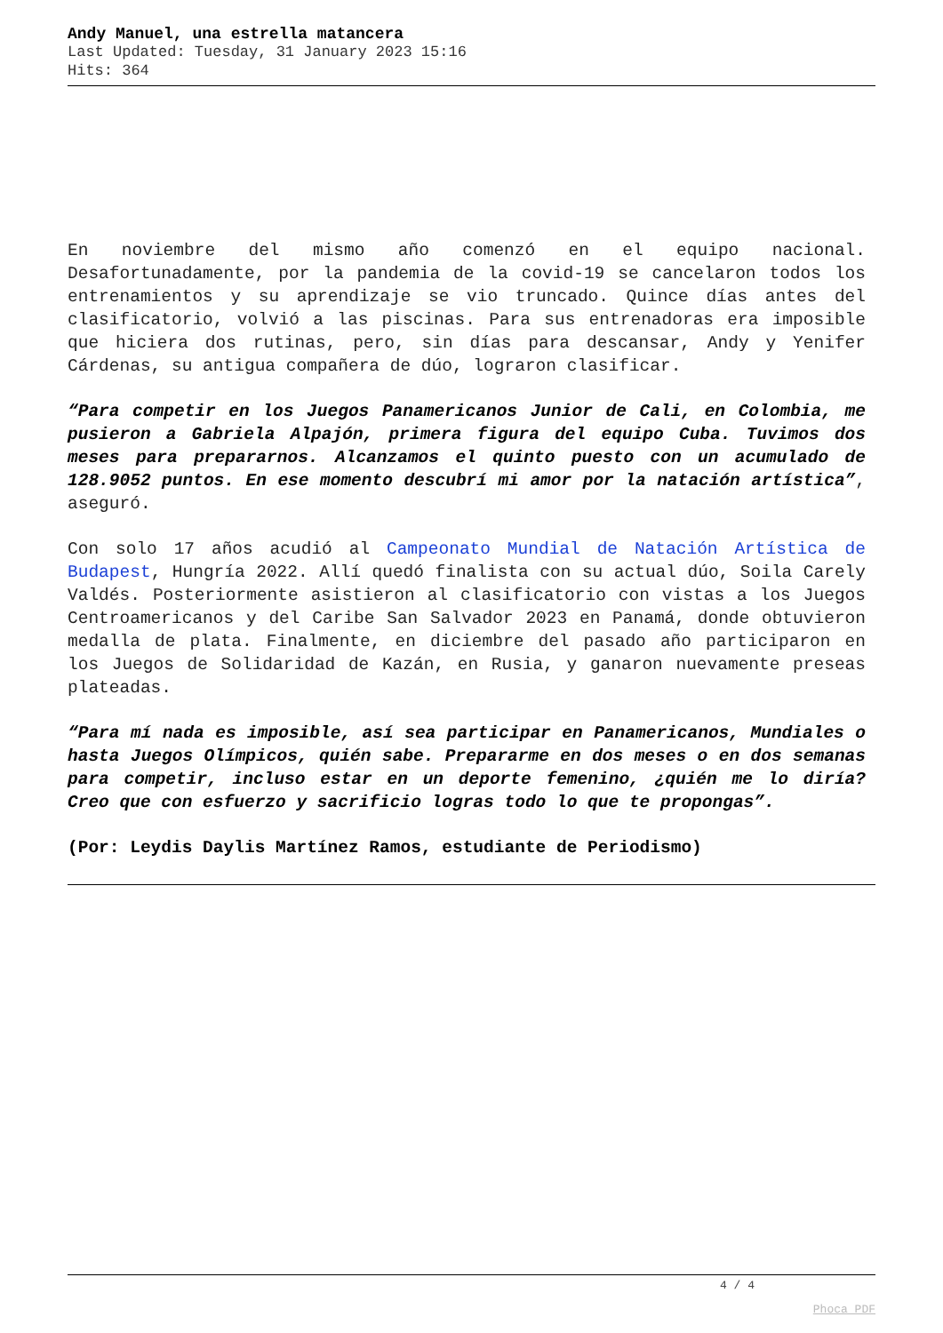Andy Manuel, una estrella matancera
Last Updated: Tuesday, 31 January 2023 15:16
Hits: 364
En noviembre del mismo año comenzó en el equipo nacional. Desafortunadamente, por la pandemia de la covid-19 se cancelaron todos los entrenamientos y su aprendizaje se vio truncado. Quince días antes del clasificatorio, volvió a las piscinas. Para sus entrenadoras era imposible que hiciera dos rutinas, pero, sin días para descansar, Andy y Yenifer Cárdenas, su antigua compañera de dúo, lograron clasificar.
“Para competir en los Juegos Panamericanos Junior de Cali, en Colombia, me pusieron a Gabriela Alpajón, primera figura del equipo Cuba. Tuvimos dos meses para prepararnos. Alcanzamos el quinto puesto con un acumulado de 128.9052 puntos. En ese momento descubrí mi amor por la natación artística”, aseguró.
Con solo 17 años acudió al Campeonato Mundial de Natación Artística de Budapest, Hungría 2022. Allí quedó finalista con su actual dúo, Soila Carely Valdés. Posteriormente asistieron al clasificatorio con vistas a los Juegos Centroamericanos y del Caribe San Salvador 2023 en Panamá, donde obtuvieron medalla de plata. Finalmente, en diciembre del pasado año participaron en los Juegos de Solidaridad de Kazán, en Rusia, y ganaron nuevamente preseas plateadas.
“Para mí nada es imposible, así sea participar en Panamericanos, Mundiales o hasta Juegos Olímpicos, quién sabe. Prepararme en dos meses o en dos semanas para competir, incluso estar en un deporte femenino, ¿quién me lo diría? Creo que con esfuerzo y sacrificio logras todo lo que te propongas”.
(Por: Leydis Daylis Martínez Ramos, estudiante de Periodismo)
4 / 4
Phoca PDF